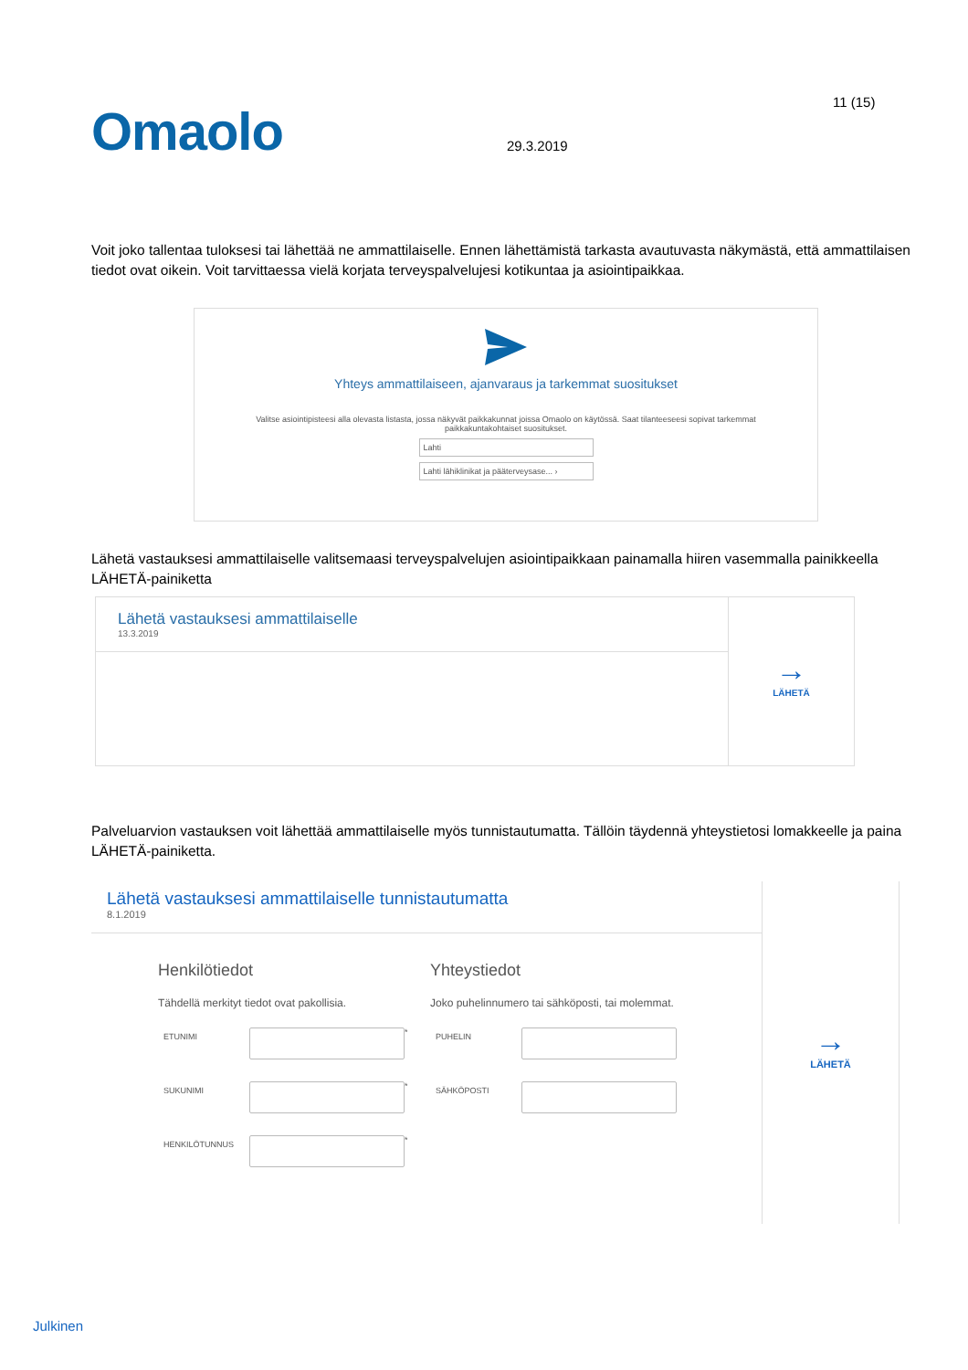11 (15)
Omaolo
29.3.2019
Voit joko tallentaa tuloksesi tai lähettää ne ammattilaiselle. Ennen lähettämistä tarkasta avautuvasta näkymästä, että ammattilaisen tiedot ovat oikein. Voit tarvittaessa vielä korjata terveyspalvelujesi kotikuntaa ja asiointipaikkaa.
Yhteys ammattilaiseen, ajanvaraus ja tarkemmat suositukset
Valitse asiointipisteesi alla olevasta listasta, jossa näkyvät paikkakunnat joissa Omaolo on käytössä. Saat tilanteeseesi sopivat tarkemmat paikkakuntakohtaiset suositukset.
Lahti
Lahti lähiklinikat ja pääterveysase... ›
Lähetä vastauksesi ammattilaiselle valitsemaasi terveyspalvelujen asiointipaikkaan painamalla hiiren vasemmalla painikkeella LÄHETÄ-painiketta
Lähetä vastauksesi ammattilaiselle
13.3.2019
→
LÄHETÄ
Palveluarvion vastauksen voit lähettää ammattilaiselle myös tunnistautumatta. Tällöin täydennä yhteystietosi lomakkeelle ja paina LÄHETÄ-painiketta.
Lähetä vastauksesi ammattilaiselle tunnistautumatta
8.1.2019
Henkilötiedot
Tähdellä merkityt tiedot ovat pakollisia.
ETUNIMI
*
SUKUNIMI
*
HENKILÖTUNNUS
*
Yhteystiedot
Joko puhelinnumero tai sähköposti, tai molemmat.
PUHELIN
SÄHKÖPOSTI
→
LÄHETÄ
Julkinen